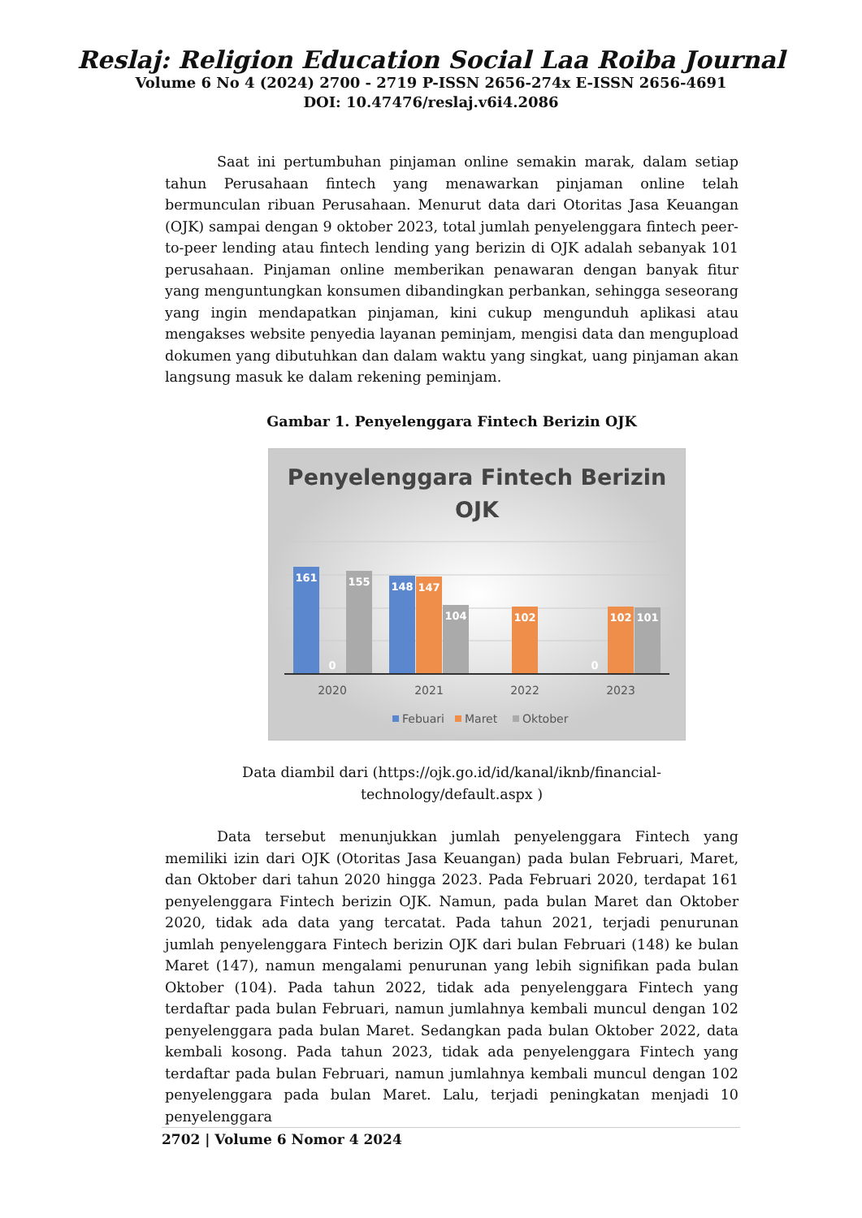Reslaj: Religion Education Social Laa Roiba Journal
Volume 6 No 4 (2024) 2700 - 2719 P-ISSN 2656-274x E-ISSN 2656-4691
DOI: 10.47476/reslaj.v6i4.2086
Saat ini pertumbuhan pinjaman online semakin marak, dalam setiap tahun Perusahaan fintech yang menawarkan pinjaman online telah bermunculan ribuan Perusahaan. Menurut data dari Otoritas Jasa Keuangan (OJK) sampai dengan 9 oktober 2023, total jumlah penyelenggara fintech peer-to-peer lending atau fintech lending yang berizin di OJK adalah sebanyak 101 perusahaan. Pinjaman online memberikan penawaran dengan banyak fitur yang menguntungkan konsumen dibandingkan perbankan, sehingga seseorang yang ingin mendapatkan pinjaman, kini cukup mengunduh aplikasi atau mengakses website penyedia layanan peminjam, mengisi data dan mengupload dokumen yang dibutuhkan dan dalam waktu yang singkat, uang pinjaman akan langsung masuk ke dalam rekening peminjam.
Gambar 1. Penyelenggara Fintech Berizin OJK
Penyelenggara Fintech Berizin
OJK
161
0
155
148
147
104
102
0
102
101
2020
2021
2022
2023
Febuari
Maret
Oktober
Data diambil dari (https://ojk.go.id/id/kanal/iknb/financial-
technology/default.aspx )
Data tersebut menunjukkan jumlah penyelenggara Fintech yang memiliki izin dari OJK (Otoritas Jasa Keuangan) pada bulan Februari, Maret, dan Oktober dari tahun 2020 hingga 2023. Pada Februari 2020, terdapat 161 penyelenggara Fintech berizin OJK. Namun, pada bulan Maret dan Oktober 2020, tidak ada data yang tercatat. Pada tahun 2021, terjadi penurunan jumlah penyelenggara Fintech berizin OJK dari bulan Februari (148) ke bulan Maret (147), namun mengalami penurunan yang lebih signifikan pada bulan Oktober (104). Pada tahun 2022, tidak ada penyelenggara Fintech yang terdaftar pada bulan Februari, namun jumlahnya kembali muncul dengan 102 penyelenggara pada bulan Maret. Sedangkan pada bulan Oktober 2022, data kembali kosong. Pada tahun 2023, tidak ada penyelenggara Fintech yang terdaftar pada bulan Februari, namun jumlahnya kembali muncul dengan 102 penyelenggara pada bulan Maret. Lalu, terjadi peningkatan menjadi 10 penyelenggara
2702 | Volume 6 Nomor 4 2024